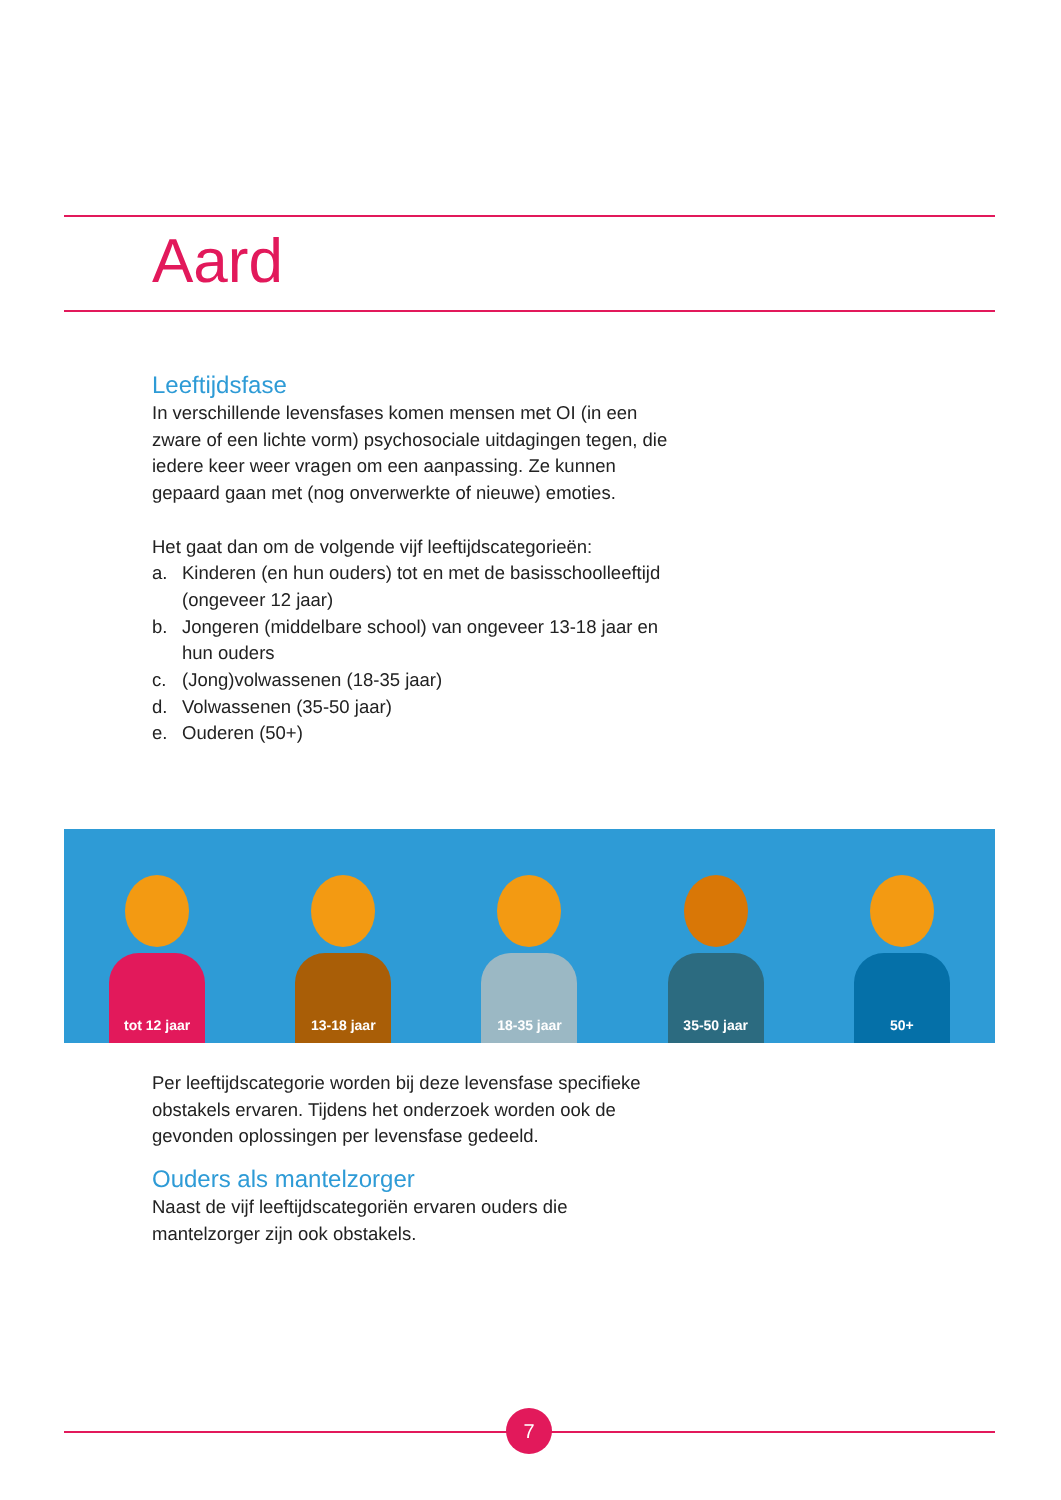Aard
Leeftijdsfase
In verschillende levensfases komen mensen met OI (in een zware of een lichte vorm) psychosociale uitdagingen tegen, die iedere keer weer vragen om een aanpassing. Ze kunnen gepaard gaan met (nog onverwerkte of nieuwe) emoties.
Het gaat dan om de volgende vijf leeftijdscategorieën:
a. Kinderen (en hun ouders) tot en met de basisschoolleeftijd (ongeveer 12 jaar)
b. Jongeren (middelbare school) van ongeveer 13-18 jaar en hun ouders
c. (Jong)volwassenen (18-35 jaar)
d. Volwassenen (35-50 jaar)
e. Ouderen (50+)
tot 12 jaar
13-18 jaar
18-35 jaar
35-50 jaar
50+
Per leeftijdscategorie worden bij deze levensfase specifieke obstakels ervaren. Tijdens het onderzoek worden ook de gevonden oplossingen per levensfase gedeeld.
Ouders als mantelzorger
Naast de vijf leeftijdscategoriën ervaren ouders die mantelzorger zijn ook obstakels.
7